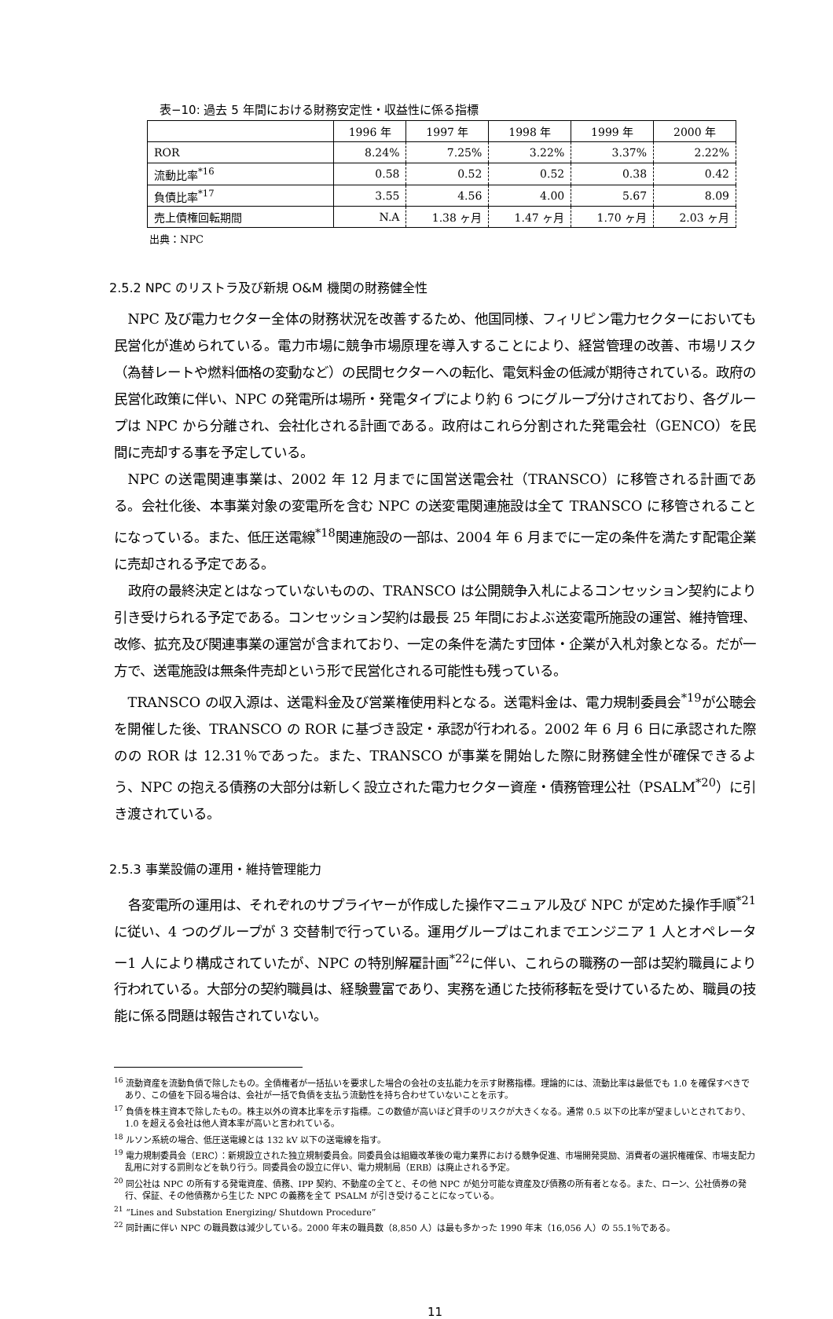表−10: 過去 5 年間における財務安定性・収益性に係る指標
| | 1996 年 | 1997 年 | 1998 年 | 1999 年 | 2000 年 |
| --- | --- | --- | --- | --- | --- |
| ROR | 8.24% | 7.25% | 3.22% | 3.37% | 2.22% |
| 流動比率<sup>*16</sup> | 0.58 | 0.52 | 0.52 | 0.38 | 0.42 |
| 負債比率<sup>*17</sup> | 3.55 | 4.56 | 4.00 | 5.67 | 8.09 |
| 売上債権回転期間 | N.A | 1.38 ヶ月 | 1.47 ヶ月 | 1.70 ヶ月 | 2.03 ヶ月 |
出典：NPC
2.5.2 NPC のリストラ及び新規 O&M 機関の財務健全性
NPC 及び電力セクター全体の財務状況を改善するため、他国同様、フィリピン電力セクターにおいても民営化が進められている。電力市場に競争市場原理を導入することにより、経営管理の改善、市場リスク（為替レートや燃料価格の変動など）の民間セクターへの転化、電気料金の低減が期待されている。政府の民営化政策に伴い、NPC の発電所は場所・発電タイプにより約 6 つにグループ分けされており、各グループは NPC から分離され、会社化される計画である。政府はこれら分割された発電会社（GENCO）を民間に売却する事を予定している。
NPC の送電関連事業は、2002 年 12 月までに国営送電会社（TRANSCO）に移管される計画である。会社化後、本事業対象の変電所を含む NPC の送変電関連施設は全て TRANSCO に移管されることになっている。また、低圧送電線<sup>*18</sup>関連施設の一部は、2004 年 6 月までに一定の条件を満たす配電企業に売却される予定である。
政府の最終決定とはなっていないものの、TRANSCO は公開競争入札によるコンセッション契約により引き受けられる予定である。コンセッション契約は最長 25 年間におよぶ送変電所施設の運営、維持管理、改修、拡充及び関連事業の運営が含まれており、一定の条件を満たす団体・企業が入札対象となる。だが一方で、送電施設は無条件売却という形で民営化される可能性も残っている。
TRANSCO の収入源は、送電料金及び営業権使用料となる。送電料金は、電力規制委員会<sup>*19</sup>が公聴会を開催した後、TRANSCO の ROR に基づき設定・承認が行われる。2002 年 6 月 6 日に承認された際のの ROR は 12.31％であった。また、TRANSCO が事業を開始した際に財務健全性が確保できるよう、NPC の抱える債務の大部分は新しく設立された電力セクター資産・債務管理公社（PSALM<sup>*20</sup>）に引き渡されている。
2.5.3 事業設備の運用・維持管理能力
各変電所の運用は、それぞれのサプライヤーが作成した操作マニュアル及び NPC が定めた操作手順<sup>*21</sup>に従い、4 つのグループが 3 交替制で行っている。運用グループはこれまでエンジニア 1 人とオペレーター1 人により構成されていたが、NPC の特別解雇計画<sup>*22</sup>に伴い、これらの職務の一部は契約職員により行われている。大部分の契約職員は、経験豊富であり、実務を通じた技術移転を受けているため、職員の技能に係る問題は報告されていない。
<sup>16</sup> 流動資産を流動負債で除したもの。全債権者が一括払いを要求した場合の会社の支払能力を示す財務指標。理論的には、流動比率は最低でも 1.0 を確保すべきであり、この値を下回る場合は、会社が一括で負債を支払う流動性を持ち合わせていないことを示す。
<sup>17</sup> 負債を株主資本で除したもの。株主以外の資本比率を示す指標。この数値が高いほど貸手のリスクが大きくなる。通常 0.5 以下の比率が望ましいとされており、1.0 を超える会社は他人資本率が高いと言われている。
<sup>18</sup> ルソン系統の場合、低圧送電線とは 132 kV 以下の送電線を指す。
<sup>19</sup> 電力規制委員会（ERC）：新規設立された独立規制委員会。同委員会は組織改革後の電力業界における競争促進、市場開発奨励、消費者の選択権確保、市場支配力乱用に対する罰則などを執り行う。同委員会の設立に伴い、電力規制局（ERB）は廃止される予定。
<sup>20</sup> 同公社は NPC の所有する発電資産、債務、IPP 契約、不動産の全てと、その他 NPC が処分可能な資産及び債務の所有者となる。また、ローン、公社債券の発行、保証、その他債務から生じた NPC の義務を全て PSALM が引き受けることになっている。
<sup>21</sup> “Lines and Substation Energizing/ Shutdown Procedure”
<sup>22</sup> 同計画に伴い NPC の職員数は減少している。2000 年末の職員数（8,850 人）は最も多かった 1990 年末（16,056 人）の 55.1％である。
11